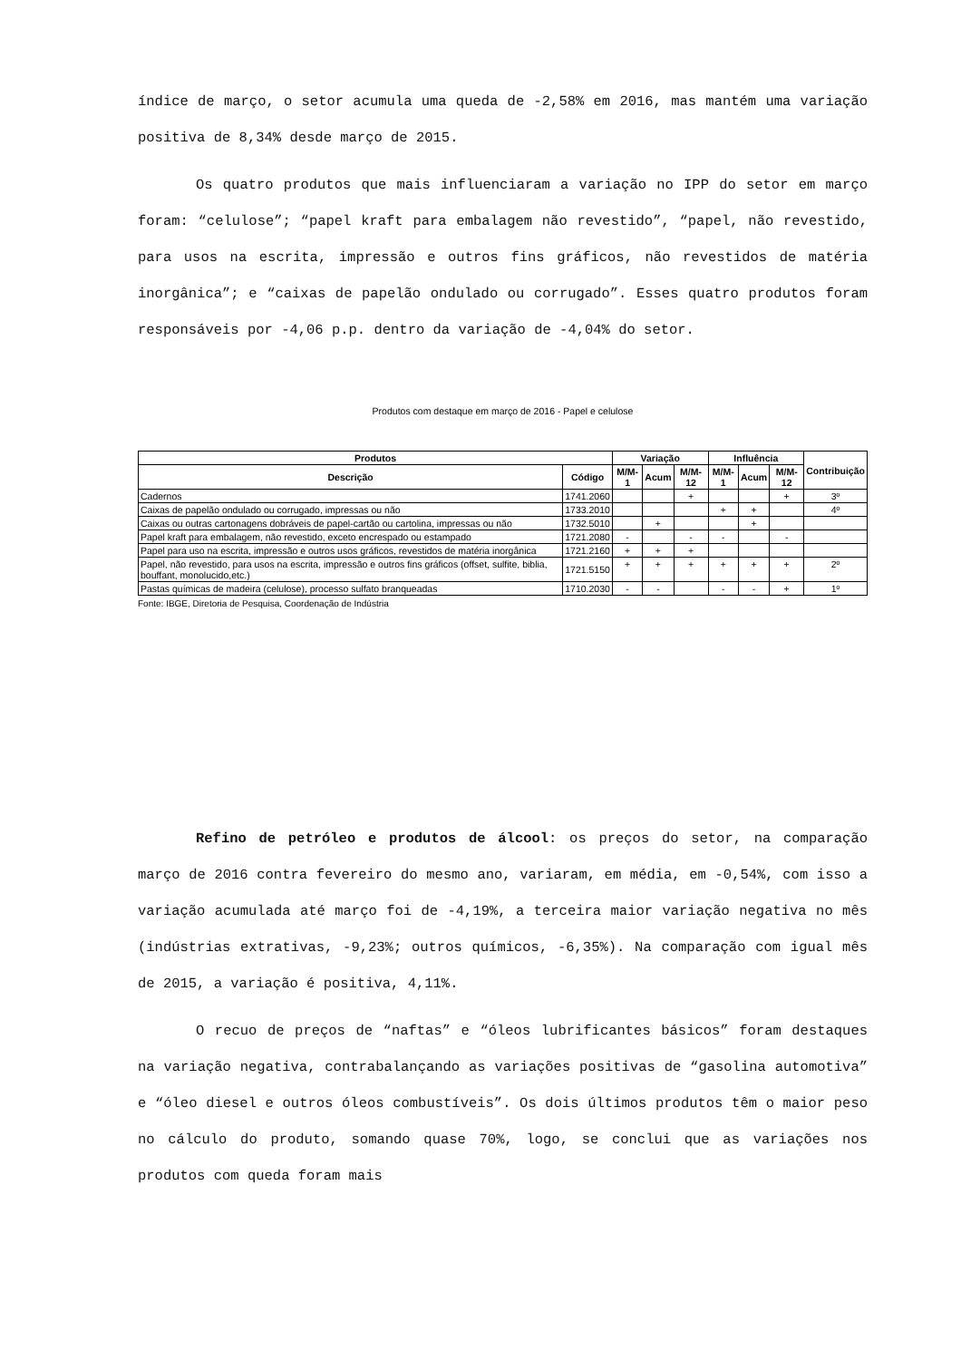índice de março, o setor acumula uma queda de -2,58% em 2016, mas mantém uma variação positiva de 8,34% desde março de 2015.
Os quatro produtos que mais influenciaram a variação no IPP do setor em março foram: “celulose”; “papel kraft para embalagem não revestido”, “papel, não revestido, para usos na escrita, impressão e outros fins gráficos, não revestidos de matéria inorgânica”; e “caixas de papelão ondulado ou corrugado”. Esses quatro produtos foram responsáveis por -4,06 p.p. dentro da variação de -4,04% do setor.
Produtos com destaque em março de 2016 - Papel e celulose
| Produtos | | Variação | | | Influência | | | Contribuição |
| --- | --- | --- | --- | --- | --- | --- | --- | --- |
| Descrição | Código | M/M-1 | Acum | M/M-12 | M/M-1 | Acum | M/M-12 | |
| Cadernos | 1741.2060 | | | + | | | + | 3º |
| Caixas de papelão ondulado ou corrugado, impressas ou não | 1733.2010 | | | | + | + | | 4º |
| Caixas ou outras cartonagens dobráveis de papel-cartão ou cartolina, impressas ou não | 1732.5010 | | + | | | + | | |
| Papel kraft para embalagem, não revestido, exceto encrespado ou estampado | 1721.2080 | - | | - | - | | - | |
| Papel para uso na escrita, impressão e outros usos gráficos, revestidos de matéria inorgânica | 1721.2160 | + | + | + | | | | |
| Papel, não revestido, para usos na escrita, impressão e outros fins gráficos (offset, sulfite, biblia, bouffant, monolucido,etc.) | 1721.5150 | + | + | + | + | + | + | 2º |
| Pastas químicas de madeira (celulose), processo sulfato branqueadas | 1710.2030 | - | - | | - | - | + | 1º |
Fonte: IBGE, Diretoria de Pesquisa, Coordenação de Indústria
Refino de petróleo e produtos de álcool: os preços do setor, na comparação março de 2016 contra fevereiro do mesmo ano, variaram, em média, em -0,54%, com isso a variação acumulada até março foi de -4,19%, a terceira maior variação negativa no mês (indústrias extrativas, -9,23%; outros químicos, -6,35%). Na comparação com igual mês de 2015, a variação é positiva, 4,11%.
O recuo de preços de “naftas” e “óleos lubrificantes básicos” foram destaques na variação negativa, contrabalançando as variações positivas de “gasolina automotiva” e “óleo diesel e outros óleos combustíveis”. Os dois últimos produtos têm o maior peso no cálculo do produto, somando quase 70%, logo, se conclui que as variações nos produtos com queda foram mais